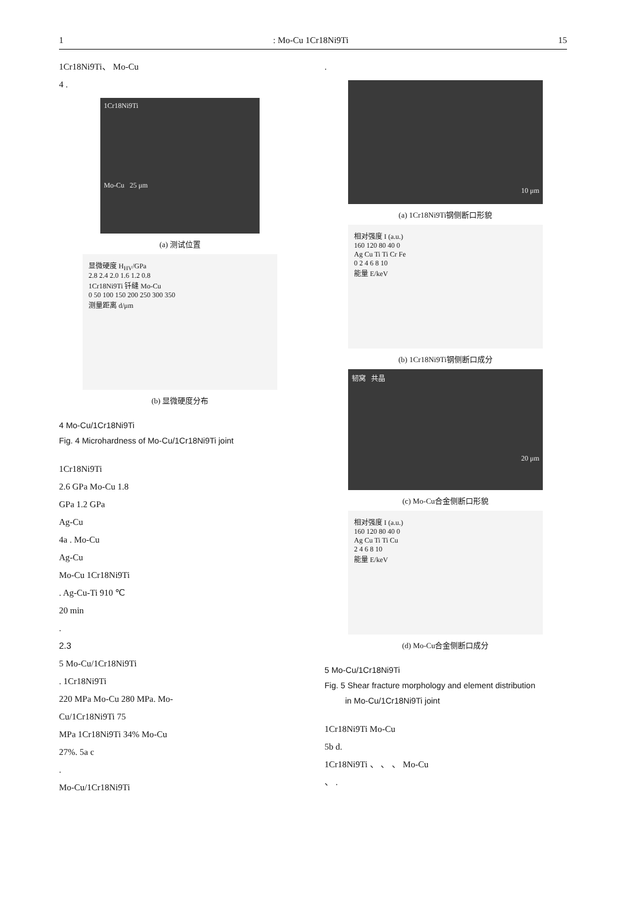1: Mo-Cu 1Cr18Ni9Ti 15
1Cr18Ni9Ti、 Mo-Cu
4 .
1Cr18Ni9Ti
Mo-Cu 25 μm
(a) 测试位置
显微硬度 H<sub>HV</sub>/GPa
2.8 2.4 2.0 1.6 1.2 0.8
1Cr18Ni9Ti 钎缝 Mo-Cu
0 50 100 150 200 250 300 350
测量距离 d/μm
(b) 显微硬度分布
4 Mo-Cu/1Cr18Ni9Ti
Fig. 4 Microhardness of Mo-Cu/1Cr18Ni9Ti joint
1Cr18Ni9Ti
2.6 GPa Mo-Cu 1.8
GPa 1.2 GPa
Ag-Cu
4a . Mo-Cu
Ag-Cu
Mo-Cu 1Cr18Ni9Ti
. Ag-Cu-Ti 910 ℃
20 min
.
2.3
5 Mo-Cu/1Cr18Ni9Ti
. 1Cr18Ni9Ti
220 MPa Mo-Cu 280 MPa. Mo-
Cu/1Cr18Ni9Ti 75
MPa 1Cr18Ni9Ti 34% Mo-Cu
27%. 5a c
.
Mo-Cu/1Cr18Ni9Ti
.
10 μm
(a) 1Cr18Ni9Ti钢侧断口形貌
相对强度 I (a.u.)
160 120 80 40 0
Ag Cu Ti Ti Cr Fe
0 2 4 6 8 10
能量 E/keV
(b) 1Cr18Ni9Ti钢侧断口成分
韧窝 共晶
20 μm
(c) Mo-Cu合金侧断口形貌
相对强度 I (a.u.)
160 120 80 40 0
Ag Cu Ti Ti Cu
2 4 6 8 10
能量 E/keV
(d) Mo-Cu合金侧断口成分
5 Mo-Cu/1Cr18Ni9Ti
Fig. 5 Shear fracture morphology and element distribution
in Mo-Cu/1Cr18Ni9Ti joint
1Cr18Ni9Ti Mo-Cu
5b d.
1Cr18Ni9Ti 、 、 、 Mo-Cu
、 .